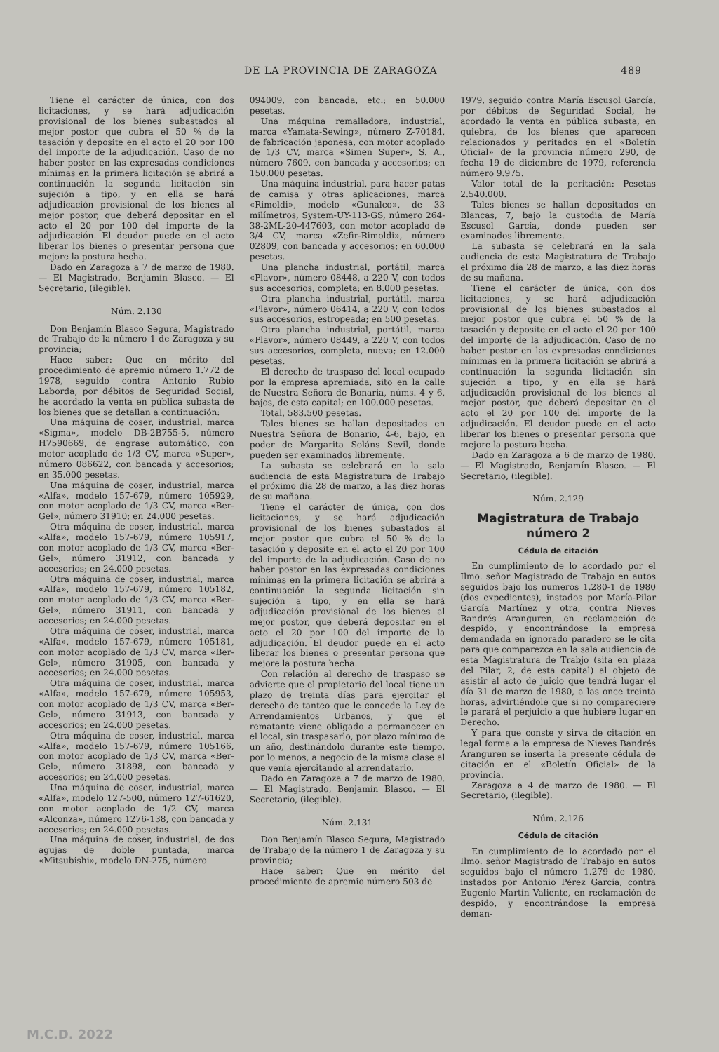DE LA PROVINCIA DE ZARAGOZA 489
Tiene el carácter de única, con dos licitaciones, y se hará adjudicación provisional de los bienes subastados al mejor postor que cubra el 50 % de la tasación y deposite en el acto el 20 por 100 del importe de la adjudicación. Caso de no haber postor en las expresadas condiciones mínimas en la primera licitación se abrirá a continuación la segunda licitación sin sujeción a tipo, y en ella se hará adjudicación provisional de los bienes al mejor postor, que deberá depositar en el acto el 20 por 100 del importe de la adjudicación. El deudor puede en el acto liberar los bienes o presentar persona que mejore la postura hecha.
Dado en Zaragoza a 7 de marzo de 1980. — El Magistrado, Benjamín Blasco. — El Secretario, (ilegible).
Núm. 2.130
Don Benjamín Blasco Segura, Magistrado de Trabajo de la número 1 de Zaragoza y su provincia;
Hace saber: Que en mérito del procedimiento de apremio número 1.772 de 1978, seguido contra Antonio Rubio Laborda, por débitos de Seguridad Social, he acordado la venta en pública subasta de los bienes que se detallan a continuación:
Una máquina de coser, industrial, marca «Sigma», modelo DB-2B755-5, número H7590669, de engrase automático, con motor acoplado de 1/3 CV, marca «Super», número 086622, con bancada y accesorios; en 35.000 pesetas.
Una máquina de coser, industrial, marca «Alfa», modelo 157-679, número 105929, con motor acoplado de 1/3 CV, marca «Ber-Gel», número 31910; en 24.000 pesetas.
Otra máquina de coser, industrial, marca «Alfa», modelo 157-679, número 105917, con motor acoplado de 1/3 CV, marca «Ber-Gel», número 31912, con bancada y accesorios; en 24.000 pesetas.
Otra máquina de coser, industrial, marca «Alfa», modelo 157-679, número 105182, con motor acoplado de 1/3 CV, marca «Ber-Gel», número 31911, con bancada y accesorios; en 24.000 pesetas.
Otra máquina de coser, industrial, marca «Alfa», modelo 157-679, número 105181, con motor acoplado de 1/3 CV, marca «Ber-Gel», número 31905, con bancada y accesorios; en 24.000 pesetas.
Otra máquina de coser, industrial, marca «Alfa», modelo 157-679, número 105953, con motor acoplado de 1/3 CV, marca «Ber-Gel», número 31913, con bancada y accesorios; en 24.000 pesetas.
Otra máquina de coser, industrial, marca «Alfa», modelo 157-679, número 105166, con motor acoplado de 1/3 CV, marca «Ber-Gel», número 31898, con bancada y accesorios; en 24.000 pesetas.
Una máquina de coser, industrial, marca «Alfa», modelo 127-500, número 127-61620, con motor acoplado de 1/2 CV, marca «Alconza», número 1276-138, con bancada y accesorios; en 24.000 pesetas.
Una máquina de coser, industrial, de dos agujas de doble puntada, marca «Mitsubishi», modelo DN-275, número
094009, con bancada, etc.; en 50.000 pesetas.
Una máquina remalladora, industrial, marca «Yamata-Sewing», número Z-70184, de fabricación japonesa, con motor acoplado de 1/3 CV, marca «Simen Super», S. A., número 7609, con bancada y accesorios; en 150.000 pesetas.
Una máquina industrial, para hacer patas de camisa y otras aplicaciones, marca «Rimoldi», modelo «Gunalco», de 33 milímetros, System-UY-113-GS, número 264-38-2ML-20-447603, con motor acoplado de 3/4 CV, marca «Zefir-Rimoldi», número 02809, con bancada y accesorios; en 60.000 pesetas.
Una plancha industrial, portátil, marca «Plavor», número 08448, a 220 V, con todos sus accesorios, completa; en 8.000 pesetas.
Otra plancha industrial, portátil, marca «Plavor», número 06414, a 220 V, con todos sus accesorios, estropeada; en 500 pesetas.
Otra plancha industrial, portátil, marca «Plavor», número 08449, a 220 V, con todos sus accesorios, completa, nueva; en 12.000 pesetas.
El derecho de traspaso del local ocupado por la empresa apremiada, sito en la calle de Nuestra Señora de Bonaria, núms. 4 y 6, bajos, de esta capital; en 100.000 pesetas.
Total, 583.500 pesetas.
Tales bienes se hallan depositados en Nuestra Señora de Bonario, 4-6, bajo, en poder de Margarita Soláns Sevil, donde pueden ser examinados libremente.
La subasta se celebrará en la sala audiencia de esta Magistratura de Trabajo el próximo día 28 de marzo, a las diez horas de su mañana.
Tiene el carácter de única, con dos licitaciones, y se hará adjudicación provisional de los bienes subastados al mejor postor que cubra el 50 % de la tasación y deposite en el acto el 20 por 100 del importe de la adjudicación. Caso de no haber postor en las expresadas condiciones mínimas en la primera licitación se abrirá a continuación la segunda licitación sin sujeción a tipo, y en ella se hará adjudicación provisional de los bienes al mejor postor, que deberá depositar en el acto el 20 por 100 del importe de la adjudicación. El deudor puede en el acto liberar los bienes o presentar persona que mejore la postura hecha.
Con relación al derecho de traspaso se advierte que el propietario del local tiene un plazo de treinta días para ejercitar el derecho de tanteo que le concede la Ley de Arrendamientos Urbanos, y que el rematante viene obligado a permanecer en el local, sin traspasarlo, por plazo mínimo de un año, destinándolo durante este tiempo, por lo menos, a negocio de la misma clase al que venía ejercitando al arrendatario.
Dado en Zaragoza a 7 de marzo de 1980. — El Magistrado, Benjamín Blasco. — El Secretario, (ilegible).
Núm. 2.131
Don Benjamín Blasco Segura, Magistrado de Trabajo de la número 1 de Zaragoza y su provincia;
Hace saber: Que en mérito del procedimiento de apremio número 503 de
1979, seguido contra María Escusol García, por débitos de Seguridad Social, he acordado la venta en pública subasta, en quiebra, de los bienes que aparecen relacionados y peritados en el «Boletín Oficial» de la provincia número 290, de fecha 19 de diciembre de 1979, referencia número 9.975.
Valor total de la peritación: Pesetas 2.540.000.
Tales bienes se hallan depositados en Blancas, 7, bajo la custodia de María Escusol García, donde pueden ser examinados libremente.
La subasta se celebrará en la sala audiencia de esta Magistratura de Trabajo el próximo día 28 de marzo, a las diez horas de su mañana.
Tiene el carácter de única, con dos licitaciones, y se hará adjudicación provisional de los bienes subastados al mejor postor que cubra el 50 % de la tasación y deposite en el acto el 20 por 100 del importe de la adjudicación. Caso de no haber postor en las expresadas condiciones mínimas en la primera licitación se abrirá a continuación la segunda licitación sin sujeción a tipo, y en ella se hará adjudicación provisional de los bienes al mejor postor, que deberá depositar en el acto el 20 por 100 del importe de la adjudicación. El deudor puede en el acto liberar los bienes o presentar persona que mejore la postura hecha.
Dado en Zaragoza a 6 de marzo de 1980. — El Magistrado, Benjamín Blasco. — El Secretario, (ilegible).
Núm. 2.129
Magistratura de Trabajo número 2
Cédula de citación
En cumplimiento de lo acordado por el Ilmo. señor Magistrado de Trabajo en autos seguidos bajo los numeros 1.280-1 de 1980 (dos expedientes), instados por María-Pilar García Martínez y otra, contra Nieves Bandrés Aranguren, en reclamación de despido, y encontrándose la empresa demandada en ignorado paradero se le cita para que comparezca en la sala audiencia de esta Magistratura de Trabjo (sita en plaza del Pilar, 2, de esta capital) al objeto de asistir al acto de juicio que tendrá lugar el día 31 de marzo de 1980, a las once treinta horas, advirtiéndole que si no compareciere le parará el perjuicio a que hubiere lugar en Derecho.
Y para que conste y sirva de citación en legal forma a la empresa de Nieves Bandrés Aranguren se inserta la presente cédula de citación en el «Boletín Oficial» de la provincia.
Zaragoza a 4 de marzo de 1980. — El Secretario, (ilegible).
Núm. 2.126
Cédula de citación
En cumplimiento de lo acordado por el Ilmo. señor Magistrado de Trabajo en autos seguidos bajo el número 1.279 de 1980, instados por Antonio Pérez García, contra Eugenio Martín Valiente, en reclamación de despido, y encontrándose la empresa deman-
M.C.D. 2022